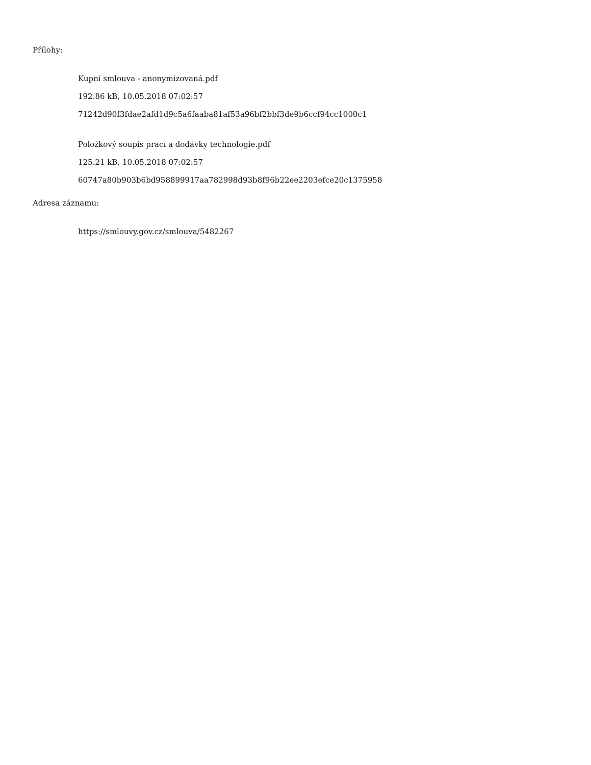Přílohy:
Kupní smlouva - anonymizovaná.pdf
192.86 kB, 10.05.2018 07:02:57
71242d90f3fdae2afd1d9c5a6faaba81af53a96bf2bbf3de9b6ccf94cc1000c1
Položkový soupis prací a dodávky technologie.pdf
125.21 kB, 10.05.2018 07:02:57
60747a80b903b6bd958899917aa782998d93b8f96b22ee2203efce20c1375958
Adresa záznamu:
https://smlouvy.gov.cz/smlouva/5482267